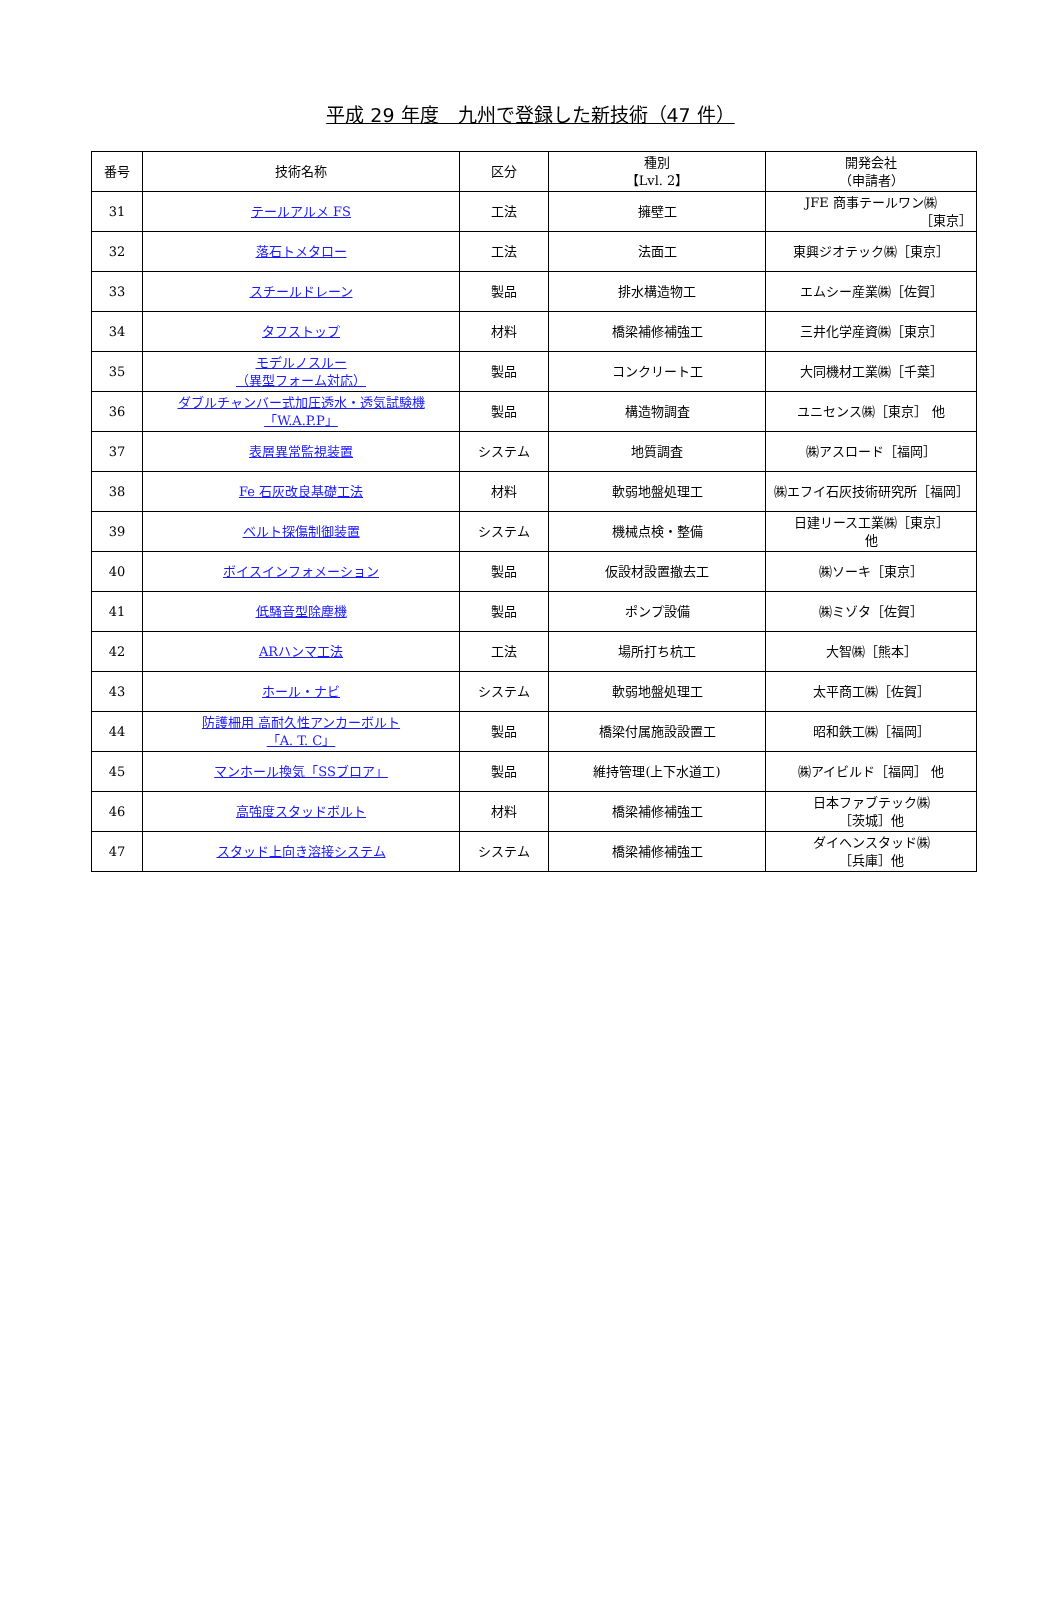平成 29 年度　九州で登録した新技術（47 件）
| 番号 | 技術名称 | 区分 | 種別 【Lvl. 2】 | 開発会社 （申請者） |
| --- | --- | --- | --- | --- |
| 31 | テールアルメ FS | 工法 | 擁壁工 | JFE 商事テールワン㈱ ［東京］ |
| 32 | 落石トメタロー | 工法 | 法面工 | 東興ジオテック㈱［東京］ |
| 33 | スチールドレーン | 製品 | 排水構造物工 | エムシー産業㈱［佐賀］ |
| 34 | タフストップ | 材料 | 橋梁補修補強工 | 三井化学産資㈱［東京］ |
| 35 | モデルノスルー （異型フォーム対応） | 製品 | コンクリート工 | 大同機材工業㈱［千葉］ |
| 36 | ダブルチャンバー式加圧透水・透気試験機 「W.A.P.P」 | 製品 | 構造物調査 | ユニセンス㈱［東京］ 他 |
| 37 | 表層異常監視装置 | システム | 地質調査 | ㈱アスロード［福岡］ |
| 38 | Fe 石灰改良基礎工法 | 材料 | 軟弱地盤処理工 | ㈱エフイ石灰技術研究所［福岡］ |
| 39 | ベルト探傷制御装置 | システム | 機械点検・整備 | 日建リース工業㈱［東京］ 他 |
| 40 | ボイスインフォメーション | 製品 | 仮設材設置撤去工 | ㈱ソーキ［東京］ |
| 41 | 低騒音型除塵機 | 製品 | ポンプ設備 | ㈱ミゾタ［佐賀］ |
| 42 | ARハンマ工法 | 工法 | 場所打ち杭工 | 大智㈱［熊本］ |
| 43 | ホール・ナビ | システム | 軟弱地盤処理工 | 太平商工㈱［佐賀］ |
| 44 | 防護柵用 高耐久性アンカーボルト 「A. T. C」 | 製品 | 橋梁付属施設設置工 | 昭和鉄工㈱［福岡］ |
| 45 | マンホール換気「SSブロア」 | 製品 | 維持管理(上下水道工) | ㈱アイビルド［福岡］ 他 |
| 46 | 高強度スタッドボルト | 材料 | 橋梁補修補強工 | 日本ファブテック㈱ ［茨城］他 |
| 47 | スタッド上向き溶接システム | システム | 橋梁補修補強工 | ダイヘンスタッド㈱ ［兵庫］他 |